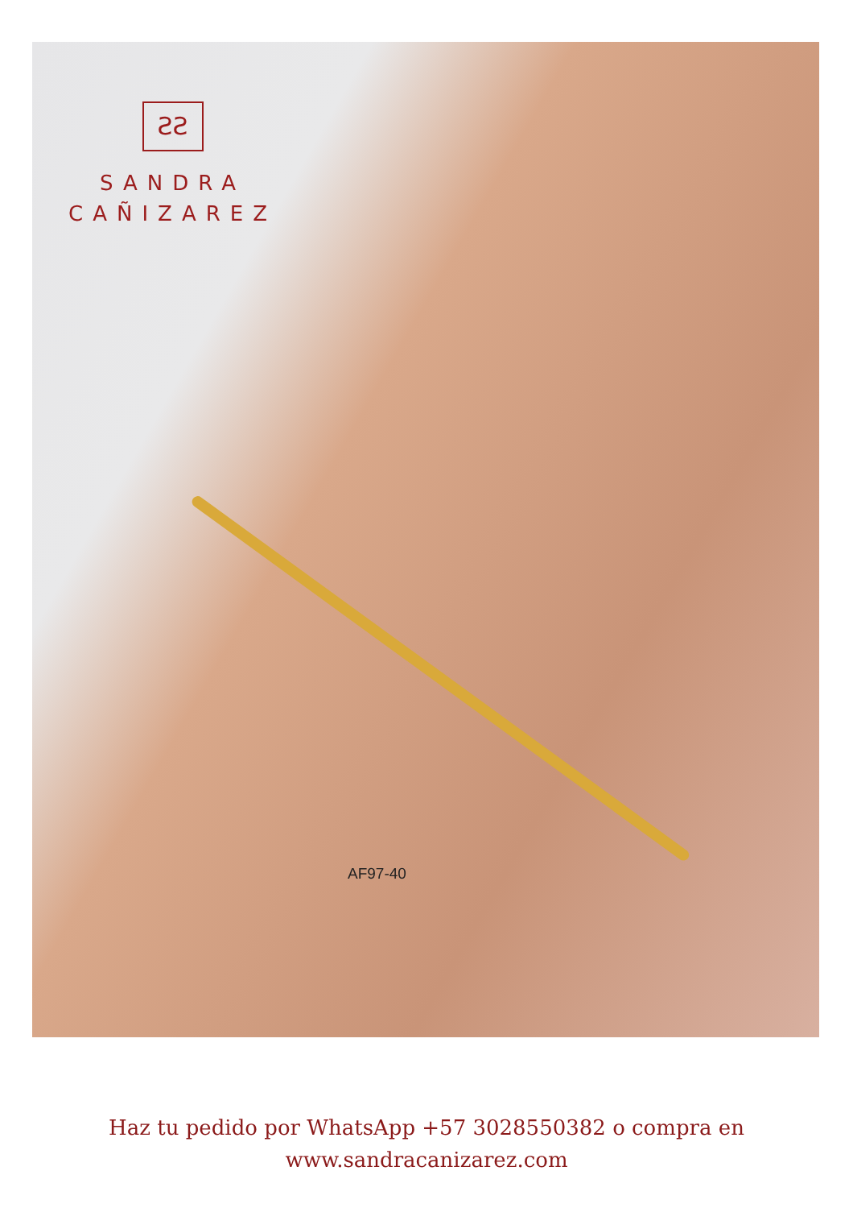ƧƧ
SANDRA
CAÑIZAREZ
AF97-40
Haz tu pedido por WhatsApp +57 3028550382 o compra en
www.sandracanizarez.com